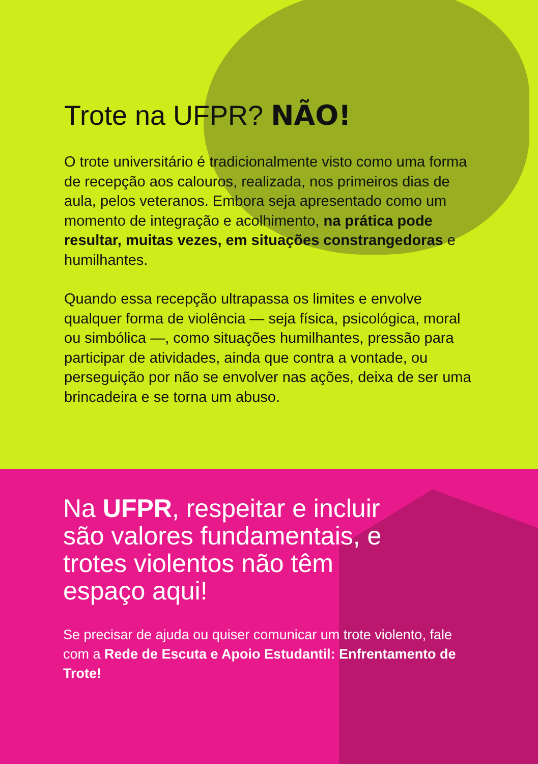Trote na UFPR? NÃO!
O trote universitário é tradicionalmente visto como uma forma de recepção aos calouros, realizada, nos primeiros dias de aula, pelos veteranos. Embora seja apresentado como um momento de integração e acolhimento, na prática pode resultar, muitas vezes, em situações constrangedoras e humilhantes.
Quando essa recepção ultrapassa os limites e envolve qualquer forma de violência — seja física, psicológica, moral ou simbólica —, como situações humilhantes, pressão para participar de atividades, ainda que contra a vontade, ou perseguição por não se envolver nas ações, deixa de ser uma brincadeira e se torna um abuso.
Na UFPR, respeitar e incluir são valores fundamentais, e trotes violentos não têm espaço aqui!
Se precisar de ajuda ou quiser comunicar um trote violento, fale com a Rede de Escuta e Apoio Estudantil: Enfrentamento de Trote!